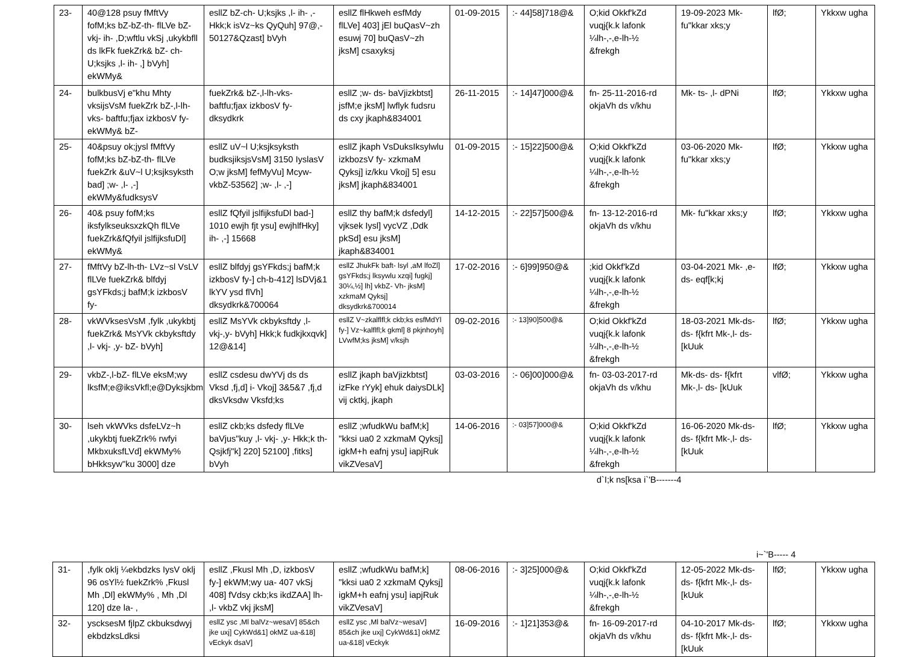| 23- | 40@128 psuy fMftVy fofM;ks bZ-bZ-th- flLVe bZ- vkj- ih- ,D;wftlu vkSj ,ukykbfll ds lkFk fuekZrk& bZ- ch- U;ksjks ,l- ih- ,] bVyh] ekWMy& | esllZ bZ-ch- U;ksjks ,l- ih- ,- Hkk;k isVz~ks QyQuh] 97@,- 50127&Qzast] bVyh | esllZ flHkweh esfMdy flLVe] 403] jEl buQasV~zh esuwj 70] buQasV~zh jksM] csaxyksj | 01-09-2015 | :- 44]58]718@& | O;kid Okkf'kZd vuqj{k.k lafonk ¼lh-,-,e-lh-½ &frekgh | 19-09-2023 Mk- fu"kkar xks;y | lfØ; | Ykkxw ugha |
| 24- | bulkbusVj e"khu Mhty vksijsVsM fuekZrk bZ-,l-lh-vks- baftfu;fjax izkbosV fy- ekWMy& bZ- | fuekZrk& bZ-,l-lh-vks- baftfu;fjax izkbosV fy- dksydkrk | esllZ ;w- ds- baVjizkbtst] jsfM;e jksM] lwflyk fudsru ds cxy jkaph&834001 | 26-11-2015 | :- 14]47]000@& | fn- 25-11-2016-rd okjaVh ds v/khu | Mk- ts- ,l- dPNi | lfØ; | Ykkxw ugha |
| 25- | 40&psuy ok;jysl fMftVy fofM;ks bZ-bZ-th- flLVe fuekZrk &uV~l U;ksjksyksth bad] ;w- ,l- ,-] ekWMy&fudksysV | esllZ uV~l U;ksjksyksth budksjiksjsVsM] 3150 IyslasV O;w jksM] fefMyVu] Mcyw-vkbZ-53562] ;w- ,l- ,-] | esllZ jkaph VsDuksIksylwlu izkbozsV fy- xzkmaM Qyksj] iz/kku Vkoj] 5] esu jksM] jkaph&834001 | 01-09-2015 | :- 15]22]500@& | O;kid Okkf'kZd vuqj{k.k lafonk ¼lh-,-,e-lh-½ &frekgh | 03-06-2020 Mk- fu"kkar xks;y | lfØ; | Ykkxw ugha |
| 26- | 40& psuy fofM;ks iksfylkseuksxzkQh flLVe fuekZrk&fQfyil jslfijksfuDl] ekWMy& | esllZ fQfyil jslfijksfuDl bad-] 1010 ewjh fjt ysu] ewjhlfHky] ih- ,-] 15668 | esllZ thy bafM;k dsfedyl] vjksek Iysl] vycVZ ,Ddk pkSd] esu jksM] jkaph&834001 | 14-12-2015 | :- 22]57]500@& | fn- 13-12-2016-rd okjaVh ds v/khu | Mk- fu"kkar xks;y | lfØ; | Ykkxw ugha |
| 27- | fMftVy bZ-lh-th- LVz~sl VsLV flLVe fuekZrk& blfdyj gsYFkds;j bafM;k izkbosV fy- | esllZ blfdyj gsYFkds;j bafM;k izkbosV fy-] ch-b-412] lsDVj&1 lkYV ysd flVh] dksydkrk&700064 | esllZ JhukFk baft- lsyl ,aM lfoZl] gsYFkds;j lksywlu xzqi] fugkj] 30¼,½] lh] vkbZ- Vh- jksM] xzkmaM Qyksj] dksydkrk&700014 | 17-02-2016 | :- 6]99]950@& | ;kid Okkf'kZd vuqj{k.k lafonk ¼lh-,-,e-lh-½ &frekgh | 03-04-2021 Mk- ,e-ds- eqf[k;kj | lfØ; | Ykkxw ugha |
| 28- | vkWVksesVsM ,fylk ,ukykbtj fuekZrk& MsYVk ckbyksftdy ,l- vkj- ,y- bZ- bVyh] | esllZ MsYVk ckbyksftdy ,l- vkj-,y- bVyh] Hkk;k fudkjkxqvk] 12@&14] | esllZ V~zkalflfl;k ckb;ks esfMdYl fy-] Vz~kalflfl;k gkml] 8 pkjnhoyh] LVwfM;ks jksM] v/ksjh | 09-02-2016 | :- 13]90]500@& | O;kid Okkf'kZd vuqj{k.k lafonk ¼lh-,-,e-lh-½ &frekgh | 18-03-2021 Mk-ds- ds- f{kfrt Mk-,l- ds- [kUuk | lfØ; | Ykkxw ugha |
| 29- | vkbZ-,l-bZ- flLVe eksM;wy lksfM;e@iksVkfl;e@Dyksjkbm | esllZ csdesu dwYVj ds ds Vksd ,fj,d] i- Vkoj] 3&5&7 ,fj,d dksVksdw Vksfd;ks | esllZ jkaph baVjizkbtst] izFke rYyk] ehuk daiysDLk] vij cktkj, jkaph | 03-03-2016 | :- 06]00]000@& | fn- 03-03-2017-rd okjaVh ds v/khu | Mk-ds- ds- f{kfrt Mk-,l- ds- [kUuk | vlfØ; | Ykkxw ugha |
| 30- | lseh vkWVks dsfeLVz~h ,ukykbtj fuekZrk% rwfyi MkbxuksfLVd] ekWMy% bHkksyw"ku 3000] dze | esllZ ckb;ks dsfedy flLVe baVjus"kuy ,l- vkj- ,y- Hkk;k th- Qsjkfj"k] 220] 52100] ,fitks] bVyh | esllZ ;wfudkWu bafM;k] "kksi ua0 2 xzkmaM Qyksj] igkM+h eafnj ysu] iapjRuk vikZVesaV] | 14-06-2016 | :- 03]57]000@& | O;kid Okkf'kZd vuqj{k.k lafonk ¼lh-,-,e-lh-½ &frekgh | 16-06-2020 Mk-ds- ds- f{kfrt Mk-,l- ds- [kUuk | lfØ; | Ykkxw ugha |
d`I;k ns[ksa i`'B-------4
i~`'B----- 4
| 31- | ,fylk oklj ¼ekbdzks IysV oklj 96 osYl½ fuekZrk% ,Fkusl Mh ,Dl] ekWMy% , Mh ,Dl 120] dze la- , | esllZ ,Fkusl Mh ,D, izkbosV fy-] ekWM;wy ua- 407 vkSj 408] fVdsy ckb;ks ikdZAA] lh- ,l- vkbZ vkj jksM] | esllZ ;wfudkWu bafM;k] "kksi ua0 2 xzkmaM Qyksj] igkM+h eafnj ysu] iapjRuk vikZVesaV] | 08-06-2016 | :- 3]25]000@& | O;kid Okkf'kZd vuqj{k.k lafonk ¼lh-,-,e-lh-½ &frekgh | 12-05-2022 Mk-ds- ds- f{kfrt Mk-,l- ds- [kUuk | lfØ; | Ykkxw ugha |
| 32- | yscksesM fjlpZ ckbuksdwyj ekbdzksLdksi | esllZ ysc ,Ml balVz~wesaV] 85&ch jke uxj] CykWd&1] okMZ ua-&18] vEckyk dsaV] | esllZ ysc ,Ml balVz~wesaV] 85&ch jke uxj] CykWd&1] okMZ ua-&18] vEckyk | 16-09-2016 | :- 1]21]353@& | fn- 16-09-2017-rd okjaVh ds v/khu | 04-10-2017 Mk-ds- ds- f{kfrt Mk-,l- ds- [kUuk | lfØ; | Ykkxw ugha |